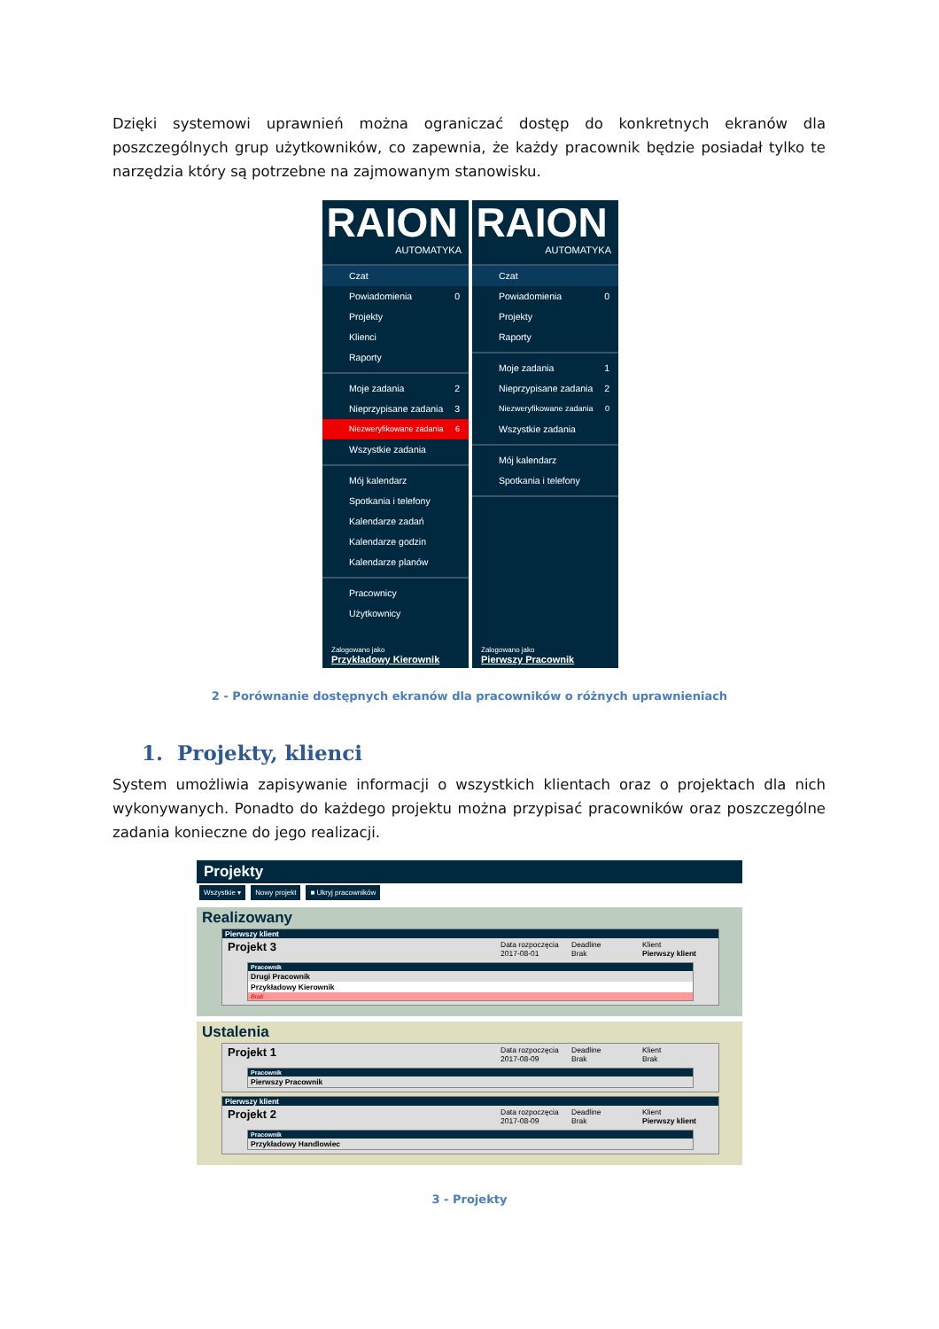Dzięki systemowi uprawnień można ograniczać dostęp do konkretnych ekranów dla poszczególnych grup użytkowników, co zapewnia, że każdy pracownik będzie posiadał tylko te narzędzia który są potrzebne na zajmowanym stanowisku.
RAION
AUTOMATYKA
Czat
Powiadomienia 0
Projekty
Klienci
Raporty
Moje zadania 2
Nieprzypisane zadania 3
Niezweryfikowane zadania 6
Wszystkie zadania
Mój kalendarz
Spotkania i telefony
Kalendarze zadań
Kalendarze godzin
Kalendarze planów
Pracownicy
Użytkownicy
Zalogowano jako
Przykładowy Kierownik
RAION
AUTOMATYKA
Czat
Powiadomienia 0
Projekty
Raporty
Moje zadania 1
Nieprzypisane zadania 2
Niezweryfikowane zadania 0
Wszystkie zadania
Mój kalendarz
Spotkania i telefony
Zalogowano jako
Pierwszy Pracownik
2 - Porównanie dostępnych ekranów dla pracowników o różnych uprawnieniach
1. Projekty, klienci
System umożliwia zapisywanie informacji o wszystkich klientach oraz o projektach dla nich wykonywanych. Ponadto do każdego projektu można przypisać pracowników oraz poszczególne zadania konieczne do jego realizacji.
Projekty
Wszystkie ▾ Nowy projekt ■ Ukryj pracowników
Realizowany
Pierwszy klient
Projekt 3
Data rozpoczęcia
2017-08-01
Deadline
Brak
Klient
Pierwszy klient
Pracownik
Drugi Pracownik
Przykładowy Kierownik
Brak
Ustalenia
Projekt 1
Data rozpoczęcia
2017-08-09
Deadline
Brak
Klient
Brak
Pracownik
Pierwszy Pracownik
Pierwszy klient
Projekt 2
Data rozpoczęcia
2017-08-09
Deadline
Brak
Klient
Pierwszy klient
Pracownik
Przykładowy Handlowiec
3 - Projekty